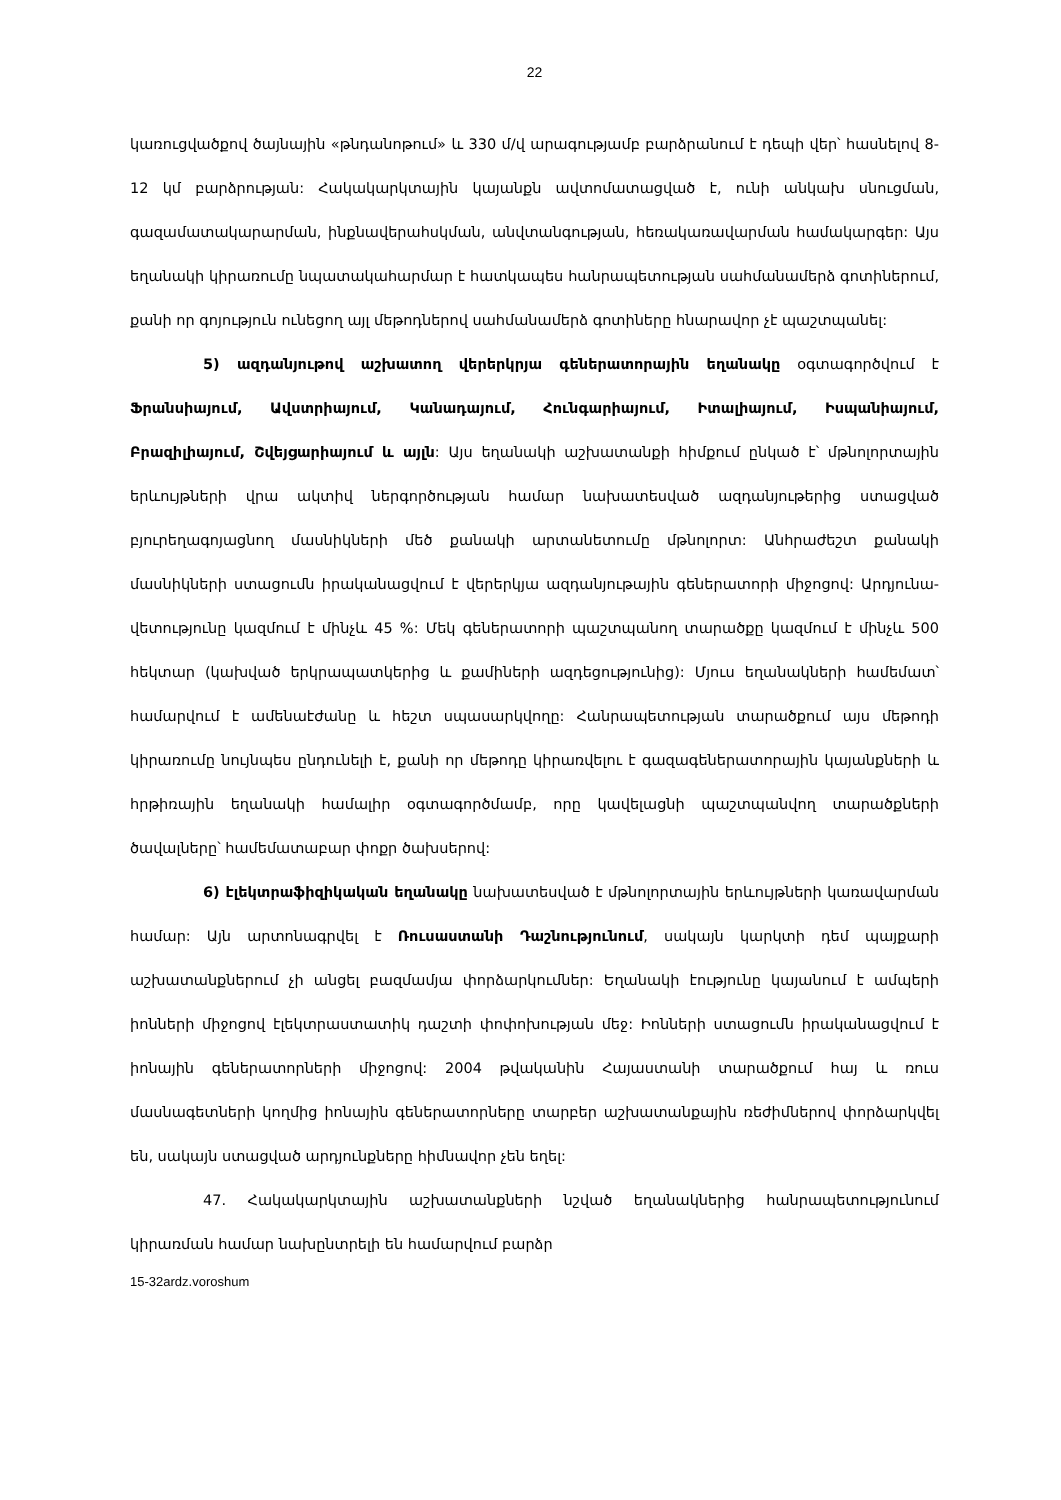22
կառուցվածքով ծայնային «թնդանոթում» և 330 մ/վ արագությամբ բարձրանում է դեպի վեր՝ հասնելով 8-12 կմ բարձրության: Հակակարկտային կայանքն ավտոմատացված է, ունի անկախ սնուցման, գազամատակարարման, ինքնավերահսկման, անվտանգության, հեռակառավարման համակարգեր: Այս եղանակի կիրառումը նպատակահարմար է հատկապես հանրապետության սահմանամերձ գոտիներում, քանի որ գոյություն ունեցող այլ մեթոդներով սահմանամերձ գոտիները հնարավոր չէ պաշտպանել:
5) ազդանյութով աշխատող վերերկրյա գեներատորային եղանակը օգտագործվում է Ֆրանսիայում, Ավստրիայում, Կանադայում, Հունգարիայում, Իտալիայում, Իսպանիայում, Բրազիլիայում, Շվեյցարիայում և այլն: Այս եղանակի աշխատանքի հիմքում ընկած է՝ մթնոլորտային երևույթների վրա ակտիվ ներգործության համար նախատեսված ազդանյութերից ստացված բյուրեղագոյացնող մասնիկների մեծ քանակի արտանետումը մթնոլորտ: Անհրաժեշտ քանակի մասնիկների ստացումն իրականացվում է վերերկյա ազդանյութային գեներատորի միջոցով: Արդյունա-վետությունը կազմում է մինչև 45 %: Մեկ գեներատորի պաշտպանող տարածքը կազմում է մինչև 500 հեկտար (կախված երկրապատկերից և քամիների ազդեցությունից): Մյուս եղանակների համեմատ՝ համարվում է ամենաէժանը և հեշտ սպասարկվողը: Հանրապետության տարածքում այս մեթոդի կիրառումը նույնպես ընդունելի է, քանի որ մեթոդը կիրառվելու է գազագեներատորային կայանքների և հրթիռային եղանակի համալիր օգտագործմամբ, որը կավելացնի պաշտպանվող տարածքների ծավալները՝ համեմատաբար փոքր ծախսերով:
6) էլեկտրաֆիզիկական եղանակը նախատեսված է մթնոլորտային երևույթների կառավարման համար: Այն արտոնագրվել է Ռուսաստանի Դաշնությունում, սակայն կարկտի դեմ պայքարի աշխատանքներում չի անցել բազմամյա փորձարկումներ: Եղանակի էությունը կայանում է ամպերի իոնների միջոցով էլեկտրաստատիկ դաշտի փոփոխության մեջ: Իոնների ստացումն իրականացվում է իոնային գեներատորների միջոցով: 2004 թվականին Հայաստանի տարածքում հայ և ռուս մասնագետների կողմից իոնային գեներատորները տարբեր աշխատանքային ռեժիմներով փորձարկվել են, սակայն ստացված արդյունքները հիմնավոր չեն եղել:
47. Հակակարկտային աշխատանքների նշված եղանակներից հանրապետությունում կիրառման համար նախընտրելի են համարվում բարձր
15-32ardz.voroshum